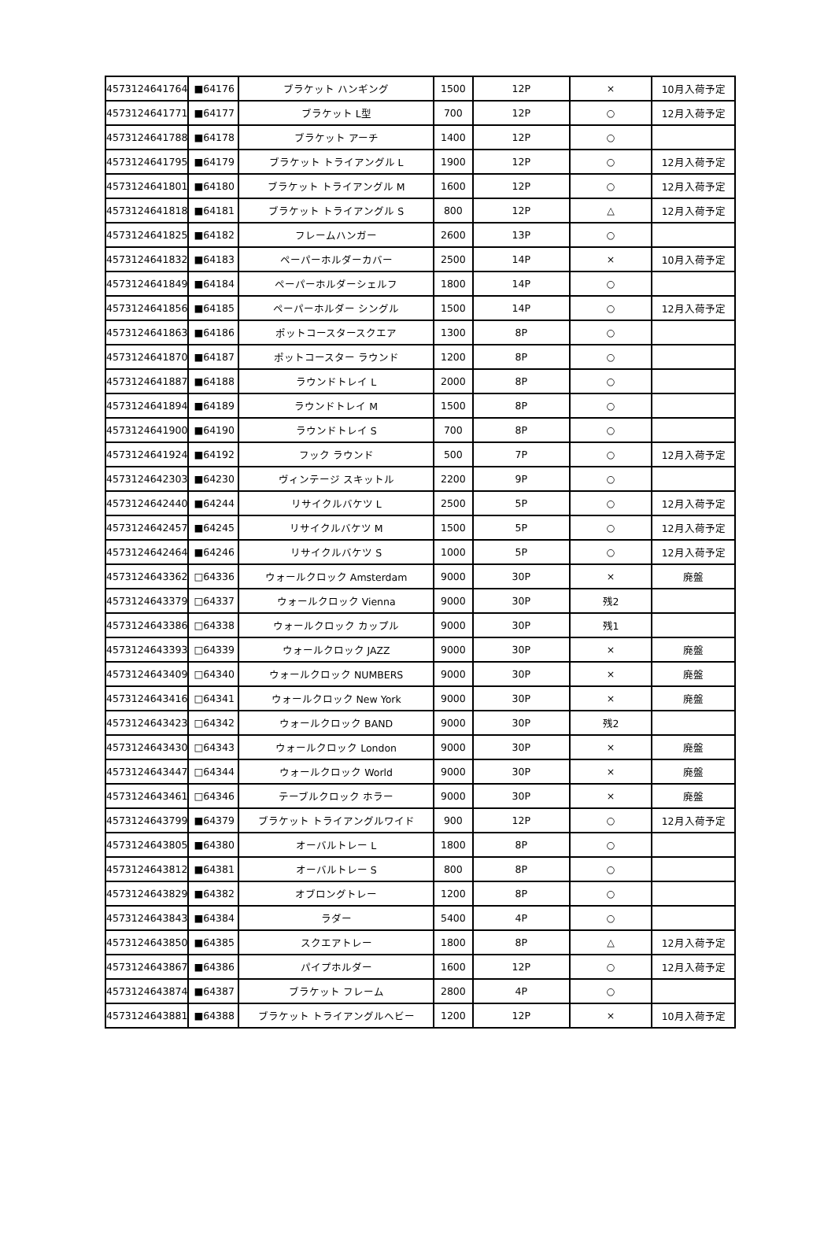| 4573124641764 | ■64176 | ブラケット ハンギング | 1500 | 12P | × | 10月入荷予定 |
| 4573124641771 | ■64177 | ブラケット L型 | 700 | 12P | ○ | 12月入荷予定 |
| 4573124641788 | ■64178 | ブラケット アーチ | 1400 | 12P | ○ | |
| 4573124641795 | ■64179 | ブラケット トライアングル L | 1900 | 12P | ○ | 12月入荷予定 |
| 4573124641801 | ■64180 | ブラケット トライアングル M | 1600 | 12P | ○ | 12月入荷予定 |
| 4573124641818 | ■64181 | ブラケット トライアングル S | 800 | 12P | △ | 12月入荷予定 |
| 4573124641825 | ■64182 | フレームハンガー | 2600 | 13P | ○ | |
| 4573124641832 | ■64183 | ペーパーホルダーカバー | 2500 | 14P | × | 10月入荷予定 |
| 4573124641849 | ■64184 | ペーパーホルダーシェルフ | 1800 | 14P | ○ | |
| 4573124641856 | ■64185 | ペーパーホルダー シングル | 1500 | 14P | ○ | 12月入荷予定 |
| 4573124641863 | ■64186 | ポットコースタースクエア | 1300 | 8P | ○ | |
| 4573124641870 | ■64187 | ポットコースター ラウンド | 1200 | 8P | ○ | |
| 4573124641887 | ■64188 | ラウンドトレイ L | 2000 | 8P | ○ | |
| 4573124641894 | ■64189 | ラウンドトレイ M | 1500 | 8P | ○ | |
| 4573124641900 | ■64190 | ラウンドトレイ S | 700 | 8P | ○ | |
| 4573124641924 | ■64192 | フック ラウンド | 500 | 7P | ○ | 12月入荷予定 |
| 4573124642303 | ■64230 | ヴィンテージ スキットル | 2200 | 9P | ○ | |
| 4573124642440 | ■64244 | リサイクルバケツ L | 2500 | 5P | ○ | 12月入荷予定 |
| 4573124642457 | ■64245 | リサイクルバケツ M | 1500 | 5P | ○ | 12月入荷予定 |
| 4573124642464 | ■64246 | リサイクルバケツ S | 1000 | 5P | ○ | 12月入荷予定 |
| 4573124643362 | □64336 | ウォールクロック Amsterdam | 9000 | 30P | × | 廃盤 |
| 4573124643379 | □64337 | ウォールクロック Vienna | 9000 | 30P | 残2 | |
| 4573124643386 | □64338 | ウォールクロック カップル | 9000 | 30P | 残1 | |
| 4573124643393 | □64339 | ウォールクロック JAZZ | 9000 | 30P | × | 廃盤 |
| 4573124643409 | □64340 | ウォールクロック NUMBERS | 9000 | 30P | × | 廃盤 |
| 4573124643416 | □64341 | ウォールクロック New York | 9000 | 30P | × | 廃盤 |
| 4573124643423 | □64342 | ウォールクロック BAND | 9000 | 30P | 残2 | |
| 4573124643430 | □64343 | ウォールクロック London | 9000 | 30P | × | 廃盤 |
| 4573124643447 | □64344 | ウォールクロック World | 9000 | 30P | × | 廃盤 |
| 4573124643461 | □64346 | テーブルクロック ホラー | 9000 | 30P | × | 廃盤 |
| 4573124643799 | ■64379 | ブラケット トライアングルワイド | 900 | 12P | ○ | 12月入荷予定 |
| 4573124643805 | ■64380 | オーバルトレー L | 1800 | 8P | ○ | |
| 4573124643812 | ■64381 | オーバルトレー S | 800 | 8P | ○ | |
| 4573124643829 | ■64382 | オブロングトレー | 1200 | 8P | ○ | |
| 4573124643843 | ■64384 | ラダー | 5400 | 4P | ○ | |
| 4573124643850 | ■64385 | スクエアトレー | 1800 | 8P | △ | 12月入荷予定 |
| 4573124643867 | ■64386 | パイプホルダー | 1600 | 12P | ○ | 12月入荷予定 |
| 4573124643874 | ■64387 | ブラケット フレーム | 2800 | 4P | ○ | |
| 4573124643881 | ■64388 | ブラケット トライアングルヘビー | 1200 | 12P | × | 10月入荷予定 |